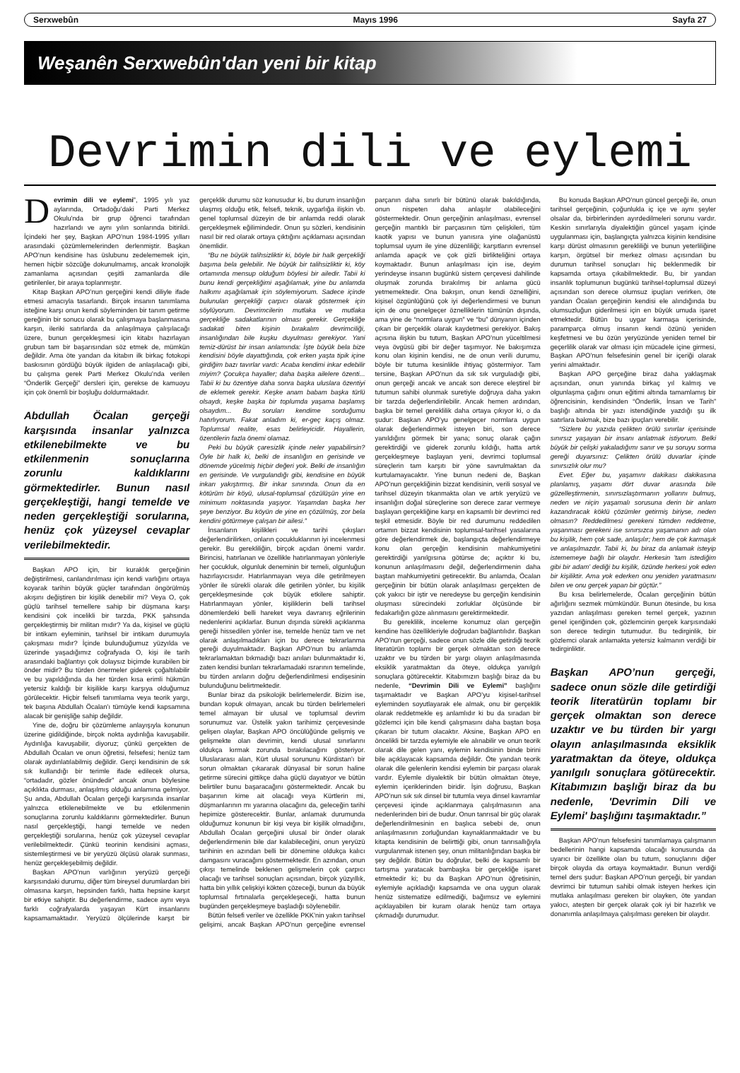Serxwebûn Mayıs 1996 Sayfa 27
Weşanên Serxwebûn'dan yeni bir kitap
Devrimin dili ve eylemi
Devrimin dili ve eylemi”, 1995 yılı yaz aylarında, Ortadoğu’daki Parti Merkez Okulu'nda bir grup öğrenci tarafından hazırlandı ve aynı yılın sonlarında bitirildi. İçindeki her şey, Başkan APO’nun 1984-1995 yılları arasındaki çözümlemelerinden derlenmiştir. Başkan APO’nun kendisine has üslubunu zedelememek için, hemen hiçbir sözcüğe dokunulmamış, ancak kronolojik zamanlama açısından çeşitli zamanlarda dile getirilenler, bir araya toplanmıştır.
Kitap Başkan APO’nun gerçeğini kendi diliyle ifade etmesi amacıyla tasarlandı. Birçok insanın tanımlama isteğine karşı onun kendi söyleminden bir tanım getirme gereğinin bir sonucu olarak bu çalışmaya başlanmasına karşın, ileriki satırlarda da anlaşılmaya çalışılacağı üzere, bunun gerçekleşmesi için kitabı hazırlayan grubun tam bir başarısından söz etmek de, mümkün değildir. Ama öte yandan da kitabın ilk birkaç fotokopi baskısının gördüğü büyük ilgiden de anlaşılacağı gibi, bu çalışma gerek Parti Merkez Okulu’nda verilen “Önderlik Gerçeği” dersleri için, gerekse de kamuoyu için çok önemli bir boşluğu doldurmaktadır.
Abdullah Öcalan gerçeği karşısında insanlar yalnızca etkilenebilmekte ve bu etkilenmenin sonuçlarına zorunlu kaldıklarını görmektedirler. Bunun nasıl gerçekleştiği, hangi temelde ve neden gerçekleştiği sorularına, henüz çok yüzeysel cevaplar verilebilmektedir.
Başkan APO için, bir kuraklık gerçeğinin değiştirilmesi, canlandırılması için kendi varlığını ortaya koyarak tarihin büyük güçler tarafından öngörülmüş akışını değiştiren bir kişilik denebilir mi? Veya O, çok güçlü tarihsel temellere sahip bir düşmana karşı kendisini çok incelikli bir tarzda, PKK şahsında gerçekleştirmiş bir militan mıdır? Ya da, kişisel ve güçlü bir intikam eyleminin, tarihsel bir intikam durumuyla çakışması mıdır? İçinde bulunduğumuz yüzyılda ve üzerinde yaşadığımız coğrafyada O, kişi ile tarih arasındaki bağlantıyı çok dolaysız biçimde kurabilen bir önder midir? Bu türden önermeler giderek çoğaltılabilir ve bu yapıldığında da her türden kısa erimli hükmün yetersiz kaldığı bir kişilikle karşı karşıya olduğumuz görülecektir. Hiçbir felsefi tanımlama veya teorik yargı, tek başına Abdullah Öcalan’ı tümüyle kendi kapsamına alacak bir genişliğe sahip değildir.
Yine de, doğru bir çözümleme anlayışıyla konunun üzerine gidildiğinde, birçok nokta aydınlığa kavuşabilir. Aydınlığa kavuşabilir, diyoruz; çünkü gerçekten de Abdullah Öcalan ve onun öğretisi, felsefesi; henüz tam olarak aydınlatılabilmiş değildir. Gerçi kendisinin de sık sık kullandığı bir terimle ifade edilecek olursa, “ortadadır, gözler önündedir” ancak onun böylesine açıklıkta durması, anlaşılmış olduğu anlamına gelmiyor. Şu anda, Abdullah Öcalan gerçeği karşısında insanlar yalnızca etkilenebilmekte ve bu etkilenmenin sonuçlarına zorunlu kaldıklarını görmektedirler. Bunun nasıl gerçekleştiği, hangi temelde ve neden gerçekleştiği sorularına, henüz çok yüzeysel cevaplar verilebilmektedir. Çünkü teorinin kendisini açması, sistemleştirmesi ve bir yeryüzü ölçüsü olarak sunması, henüz gerçekleşebilmiş değildir.
Başkan APO’nun varlığının yeryüzü gerçeği karşısındaki durumu, diğer tüm bireysel durumlardan biri olmasına karşın, hepsinden farklı, hatta hepsine karşıt bir etkiye sahiptir. Bu değerlendirme, sadece aynı veya farklı coğrafyalarda yaşayan Kürt insanlarını kapsamamaktadır. Yeryüzü ölçülerinde karşıt bir gerçeklik durumu söz konusudur ki, bu durum insanlığın ulaşmış olduğu etik, felsefi, teknik, uygarlığa ilişkin vb. genel toplumsal düzeyin de bir anlamda reddi olarak gerçekleşmek eğilimindedir. Onun şu sözleri, kendisinin nasıl bir red olarak ortaya çıktığını açıklaması açısından önemlidir.
“Bu ne büyük talihsizliktir ki, böyle bir halk gerçekliği başıma bela gelebilir. Ne büyük bir talihsizliktir ki, köy ortamında mensup olduğum böylesi bir ailedir. Tabii ki bunu kendi gerçekliğimi aşağılamak, yine bu anlamda halkımı aşağılamak için söylemiyorum. Sadece içinde bulunulan gerçekliği çarpıcı olarak göstermek için söylüyorum. Devrimcilerin mutlaka ve mutlaka gerçekliğe sadakatlarının olması gerekir. Gerçekliğe sadakati biten kişinin bırakalım devrimciliği, insanlığından bile kuşku duyulması gerekiyor. Yani temiz-dürüst bir insan anlamında: İşte büyük bela bize kendisini böyle dayattığında, çok erken yaşta tipik içine girdiğim bazı tavırlar vardı: Acaba kendimi inkar edebilir miyim? Çocukça hayaller; daha başka ailelere özenti... Tabii ki bu özentiye daha sonra başka uluslara özentiyi de eklemek gerekir. Keşke anam babam başka türlü olsaydı, keşke başka bir toplumda yaşama başlamış olsaydım... Bu soruları kendime sorduğumu hatırlıyorum. Fakat anladım ki, er-geç kaçış olmaz. Toplumsal realite, esas belirleyicidir. Hayallerin, özentilerin fazla önemi olamaz.
Peki bu büyük çaresizlik içinde neler yapabilirsin? Öyle bir halk ki, belki de insanlığın en gerisinde ve dönemde yücelmiş hiçbir değeri yok. Belki de insanlığın en gerisinde. Ve vurgulandığı gibi, kendisine en büyük inkarı yakıştırmış. Bir inkar sınırında. Onun da en kötürüm bir köyü, ulusal-toplumsal çözülüşün yine en minimum noktasında yaşıyor. Yaşamdan başka her şeye benziyor. Bu köyün de yine en çözülmüş, zor bela kendini götürmeye çalışan bir ailesi.”
İnsanların kişilikleri ve tarihi çıkışları değerlendirilirken, onların çocukluklarının iyi incelenmesi gerekir. Bu gerekliliğin, birçok açıdan önemi vardır. Birincisi, hatırlanan ve özellikle hatırlanmayan yönleriyle her çocukluk, olgunluk deneminin bir temeli, olgunluğun hazırlayıcısıdır. Hatırlanmayan veya dile getirilmeyen yönler ile sürekli olarak dile getirilen yönler, bu kişilik gerçekleşmesinde çok büyük etkilere sahiptir. Hatırlanmayan yönler, kişiliklerin belli tarihsel dönemlerdeki belli hareket veya davranış eğrilerinin nedenlerini açıklarlar. Bunun dışında sürekli açıklanma gereği hissedilen yönler ise, temelde henüz tam ve net olarak anlaşılmadıkları için bu derece tekrarlanma gereği duyulmaktadır. Başkan APO’nun bu anlamda tekrarlamaktan bıkmadığı bazı anıları bulunmaktadır ki, zaten kendisi bunları tekrarlamadaki ısrarının temelinde, bu türden anıların doğru değerlendirilmesi endişesinin bulunduğunu belirtmektedir.
Bunlar biraz da psikolojik belirlemelerdir. Bizim ise, bundan kopuk olmayan, ancak bu türden belirlemeleri temel almayan bir ulusal ve toplumsal devrim sorunumuz var. Üstelik yakın tarihimiz çerçevesinde gelişen olaylar, Başkan APO öncülüğünde gelişmiş ve gelişmekte olan devrimin, kendi ulusal sınırlarını oldukça kırmak zorunda bırakılacağını gösteriyor. Uluslararası alan, Kürt ulusal sorununu Kürdistan'ı bir sorun olmaktan çıkararak dünyasal bir sorun haline getirme sürecini gittikçe daha güçlü dayatıyor ve bütün belirtiler bunu başaracağını göstermektedir. Ancak bu başarının kime ait olacağı veya Kürtlerin mi, düşmanlarının mı yararına olacağını da, geleceğin tarihi hepimize gösterecektir. Bunlar, anlamak durumunda olduğumuz konunun bir kişi veya bir kişilik olmadığını, Abdullah Öcalan gerçeğini ulusal bir önder olarak değerlendirmenin bile dar kalabileceğini, onun yeryüzü tarihinin en azından belli bir dönemine oldukça kalıcı damgasını vuracağını göstermektedir. En azından, onun çıkışı temelinde beklenen gelişmelerin çok çarpıcı olacağı ve tarihsel sonuçları açısından, birçok yüzyıllık, hatta bin yıllık çelişkiyi kökten çözeceği, bunun da büyük toplumsal fırtınalarla gerçekleşeceği, hatta bunun bugünden gerçekleşmeye başladığı söylenebilir.
Bütün felsefi veriler ve özellikle PKK’nin yakın tarihsel gelişimi, ancak Başkan APO’nun gerçeğine evrensel parçanın daha sınırlı bir bütünü olarak bakıldığında, onun nispeten daha anlaşılır olabileceğini göstermektedir. Onun gerçeğinin anlaşılması, evrensel gerçeğin mantıklı bir parçasının tüm çelişkileri, tüm kaotik yapısı ve bunun yanısıra yine olağanüstü toplumsal uyum ile yine düzenliliği; karşıtların evrensel anlamda apaçık ve çok gizli birlikteliğini ortaya koymaktadır. Bunun anlaşılması için ise, deyim yerindeyse insanın bugünkü sistem çerçevesi dahilinde oluşmak zorunda bırakılmış bir anlama gücü yetmemektedir. Ona bakışın, onun kendi öznelliğini, kişisel özgünlüğünü çok iyi değerlendirmesi ve bunun için de onu genelgeçer öznelliklerin tümünün dışında, ama yine de “normlara uygun” ve “bu” dünyanın içinden çıkan bir gerçeklik olarak kaydetmesi gerekiyor. Bakış açısına ilişkin bu tutum, Başkan APO’nun yüceltilmesi veya övgüsü gibi bir değer taşımıyor. Ne bakışımıza konu olan kişinin kendisi, ne de onun verili durumu, böyle bir tutuma kesinlikle ihtiyaç göstermiyor. Tam tersine, Başkan APO’nun da sık sık vurguladığı gibi, onun gerçeği ancak ve ancak son derece eleştirel bir tutumun sahibi olunmak suretiyle doğruya daha yakın bir tarzda değerlendirilebilir. Ancak hemen ardından, başka bir temel gereklilik daha ortaya çıkıyor ki, o da şudur: Başkan APO’yu genelgeçer normlara uygun olarak değerlendirmek isteyen biri, son derece yanıldığını görmek bir yana; sonuç olarak çağın gerektirdiği ve giderek zorunlu kıldığı, hatta artık gerçekleşmeye başlayan yeni, devrimci toplumsal süreçlerin tam karşıtı bir yöne savrulmaktan da kurtulamayacaktır. Yine bunun nedeni de, Başkan APO’nun gerçekliğinin bizzat kendisinin, verili sosyal ve tarihsel düzeyin tıkanmakta olan ve artık yeryüzü ve insanlığın doğal süreçlerine son derece zarar vermeye başlayan gerçekliğine karşı en kapsamlı bir devrimci red teşkil etmesidir. Böyle bir red durumunu reddedilen ortamın bizzat kendisinin toplumsal-tarihsel yasalarına göre değerlendirmek de, başlangıçta değerlendirmeye konu olan gerçeğin kendisinin mahkumiyetini gerektirdiği yanılgısına götürse de; açıktır ki bu, konunun anlaşılmasını değil, değerlendirmenin daha baştan mahkumiyetini getirecektir. Bu anlamda, Öcalan gerçeğinin bir bütün olarak anlaşılması gerçekten de çok yakıcı bir iştir ve neredeyse bu gerçeğin kendisinin oluşması sürecindeki zorluklar ölçüsünde bir fedakarlığın göze alınmasını gerektirmektedir.
Bu gereklilik, inceleme konumuz olan gerçeğin kendine has özellikleriyle doğrudan bağlantılıdır. Başkan APO’nun gerçeği, sadece onun sözle dile getirdiği teorik literatürün toplamı bir gerçek olmaktan son derece uzaktır ve bu türden bir yargı olayın anlaşılmasında eksiklik yaratmaktan da öteye, oldukça yanılgılı sonuçlara götürecektir. Kitabımızın başlığı biraz da bu nedenle, “Devrimin Dili ve Eylemi” başlığını taşımaktadır ve Başkan APO’yu kişisel-tarihsel eyleminden soyutlayarak ele almak, onu bir gerçeklik olarak reddetmekle eş anlamlıdır ki bu da sıradan bir gözlemci için bile kendi çalışmasını daha baştan boşa çıkaran bir tutum olacaktır. Aksine, Başkan APO en öncelikli bir tarzda eylemiyle ele alınabilir ve onun teorik olarak dile gelen yanı, eylemin kendisinin binde birini bile açıklayacak kapsamda değildir. Öte yandan teorik olarak dile gelenlerin kendisi eylemin bir parçası olarak vardır. Eylemle diyalektik bir bütün olmaktan öteye, eylemin içeriklerinden biridir. İşin doğrusu, Başkan APO’nun sık sık dinsel bir tutumla veya dinsel kavramlar çerçevesi içinde açıklanmaya çalışılmasının ana nedenlerinden biri de budur. Onun tanrısal bir güç olarak değerlendirilmesinin en başlıca sebebi de, onun anlaşılmasının zorluğundan kaynaklanmaktadır ve bu kitapta kendisinin de belirttiği gibi, onun tanrısallığıyla vurgulanmak istenen şey, onun militanlığından başka bir şey değildir. Bütün bu doğrular, belki de kapsamlı bir tartışma yaratacak bambaşka bir gerçekliğe işaret etmektedir ki; bu da Başkan APO’nun öğretisinin, eylemiyle açıkladığı kapsamda ve ona uygun olarak henüz sistematize edilmediği, bağımsız ve eylemini açıklayabilen bir kuram olarak henüz tam ortaya çıkmadığı durumudur.
Bu konuda Başkan APO’nun güncel gerçeği ile, onun tarihsel gerçeğinin, çoğunlukla iç içe ve aynı şeyler olsalar da, birbirlerinden ayırdedilmeleri sorunu vardır. Keskin sınırlarıyla diyalektiğin güncel yaşam içinde uygulanması için, başlangıçta yalnızca kişinin kendisine karşı dürüst olmasının gerekliliği ve bunun yeterliliğine karşın, örgütsel bir merkez olması açısından bu durumun tarihsel sonuçları hiç beklenmedik bir kapsamda ortaya çıkabilmektedir. Bu, bir yandan insanlık toplumunun bugünkü tarihsel-toplumsal düzeyi açısından son derece olumsuz ipuçları verirken, öte yandan Öcalan gerçeğinin kendisi ele alındığında bu olumsuzluğun giderilmesi için en büyük umuda işaret etmektedir. Bütün bu uygar karmaşa içerisinde, paramparça olmuş insanın kendi özünü yeniden keşfetmesi ve bu özün yeryüzünde yeniden temel bir geçerlilik olarak var olması için mücadele içine girmesi, Başkan APO’nun felsefesinin genel bir içeriği olarak yerini almaktadır.
Başkan APO gerçeğine biraz daha yaklaşmak açısından, onun yanında birkaç yıl kalmış ve olgunlaşma çağını onun eğitimi altında tamamlamış bir öğrencisinin, kendisinden “Önderlik, İnsan ve Tarih” başlığı altında bir yazı istendiğinde yazdığı şu ilk satırlara bakmak, bize bazı ipuçları verebilir.
“Sizlere bu yazıda çelikten örülü sınırlar içerisinde sınırsız yaşayan bir insanı anlatmak istiyorum. Belki büyük bir çelişki yakaladığımı sanır ve şu soruyu sorma gereği duyarsınız: Çelikten örülü duvarlar içinde sınırsızlık olur mu?
Evet. Eğer bu, yaşamını dakikası dakikasına planlamış, yaşamı dört duvar arasında bile güzelleştirmenin, sınırsızlaştırmanın yollarını bulmuş, neden ve niçin yaşamalı sorusuna derin bir anlam kazandıracak köklü çözümler getirmiş biriyse, neden olmasın? Reddedilmesi gerekeni tümden reddetme, yaşanması gerekeni ise sınırsızca yaşamanın adı olan bu kişilik, hem çok sade, anlaşılır; hem de çok karmaşık ve anlaşılmazdır. Tabii ki, bu biraz da anlamak isteyip istememeye bağlı bir olaydır. Herkesin 'tam istediğim gibi bir adam' dediği bu kişilik, özünde herkesi yok eden bir kişiliktir. Ama yok ederken onu yeniden yaratmasını bilen ve onu gerçek yapan bir güçtür.”
Bu kısa belirlemelerde, Öcalan gerçeğinin bütün ağırlığını sezmek mümkündür. Bunun ötesinde, bu kısa yazıdan anlaşılması gereken temel gerçek, yazının genel içeriğinden çok, gözlemcinin gerçek karşısındaki son derece tedirgin tutumudur. Bu tedirginlik, bir gözlemci olarak anlamakta yetersiz kalmanın verdiği bir tedirginliktir.
Başkan APO’nun gerçeği, sadece onun sözle dile getirdiği teorik literatürün toplamı bir gerçek olmaktan son derece uzaktır ve bu türden bir yargı olayın anlaşılmasında eksiklik yaratmaktan da öteye, oldukça yanılgılı sonuçlara götürecektir. Kitabımızın başlığı biraz da bu nedenle, 'Devrimin Dili ve Eylemi' başlığını taşımaktadır.”
Başkan APO’nun felsefesini tanımlamaya çalışmanın bedellerinin hangi kapsamda olacağı konusunda da uyarıcı bir özellikte olan bu tutum, sonuçlarını diğer birçok olayda da ortaya koymaktadır. Bunun verdiği temel ders şudur: Başkan APO’nun gerçeği, bir yandan devrimci bir tutumun sahibi olmak isteyen herkes için mutlaka anlaşılması gereken bir olayken, öte yandan yakıcı, ateşten bir gerçek olarak çok iyi bir hazırlık ve donanımla anlaşılmaya çalışılması gereken bir olaydır.